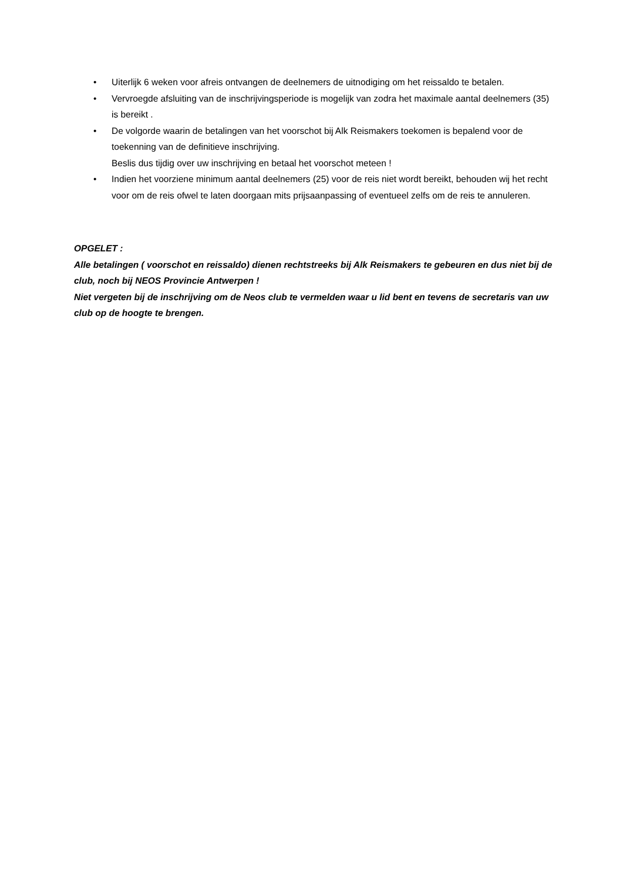• Uiterlijk 6 weken voor afreis ontvangen de deelnemers de uitnodiging om het reissaldo te betalen.
• Vervroegde afsluiting van de inschrijvingsperiode is mogelijk van zodra het maximale aantal deelnemers (35) is bereikt .
• De volgorde waarin de betalingen van het voorschot bij Alk Reismakers toekomen is bepalend voor de toekenning van de definitieve inschrijving.
Beslis dus tijdig over uw inschrijving en betaal het voorschot meteen !
• Indien het voorziene minimum aantal deelnemers (25) voor de reis niet wordt bereikt, behouden wij het recht voor om de reis ofwel te laten doorgaan mits prijsaanpassing of eventueel zelfs om de reis te annuleren.
OPGELET :
Alle betalingen ( voorschot en reissaldo) dienen rechtstreeks bij Alk Reismakers te gebeuren en dus niet bij de club, noch bij NEOS Provincie Antwerpen !
Niet vergeten bij de inschrijving om de Neos club te vermelden waar u lid bent en tevens de secretaris van uw club op de hoogte te brengen.